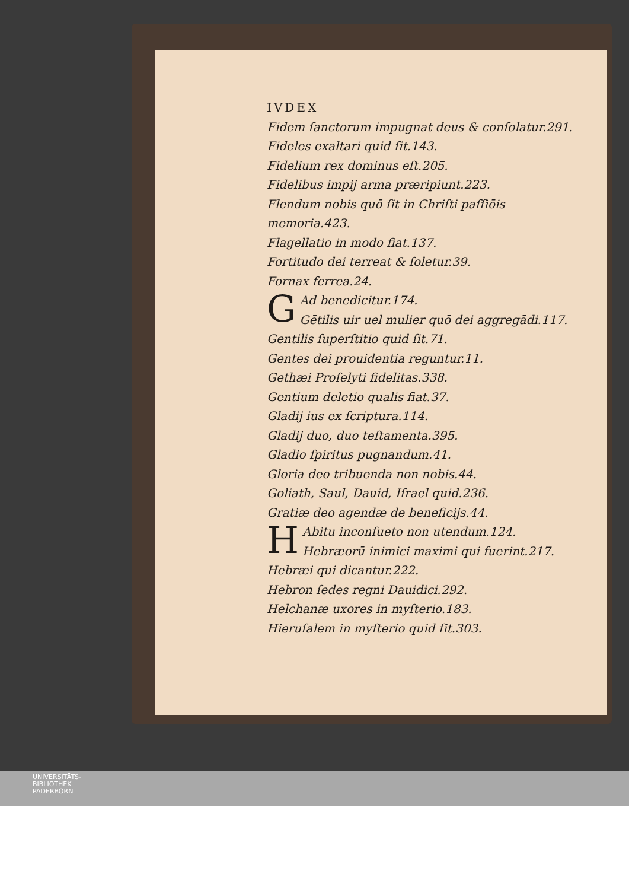IVDEX
Fidem ſanctorum impugnat deus & conſolatur.291.
Fideles exaltari quid ſit.143.
Fidelium rex dominus eſt.205.
Fidelibus impij arma præripiunt.223.
Flendum nobis quō ſit in Chriſti paſſiōis memoria.423.
Flagellatio in modo fiat.137.
Fortitudo dei terreat & ſoletur.39.
Fornax ferrea.24.
G
Ad benedicitur.174.
Gētilis uir uel mulier quō dei aggregādi.117.
Gentilis ſuperſtitio quid ſit.71.
Gentes dei prouidentia reguntur.11.
Gethæi Proſelyti fidelitas.338.
Gentium deletio qualis fiat.37.
Gladij ius ex ſcriptura.114.
Gladij duo, duo teſtamenta.395.
Gladio ſpiritus pugnandum.41.
Gloria deo tribuenda non nobis.44.
Goliath, Saul, Dauid, Iſrael quid.236.
Gratiæ deo agendæ de beneficijs.44.
H
Abitu inconſueto non utendum.124.
Hebræorū inimici maximi qui fuerint.217.
Hebræi qui dicantur.222.
Hebron ſedes regni Dauidici.292.
Helchanæ uxores in myſterio.183.
Hieruſalem in myſterio quid ſit.303.
UNIVERSITÄTS-
BIBLIOTHEK
PADERBORN